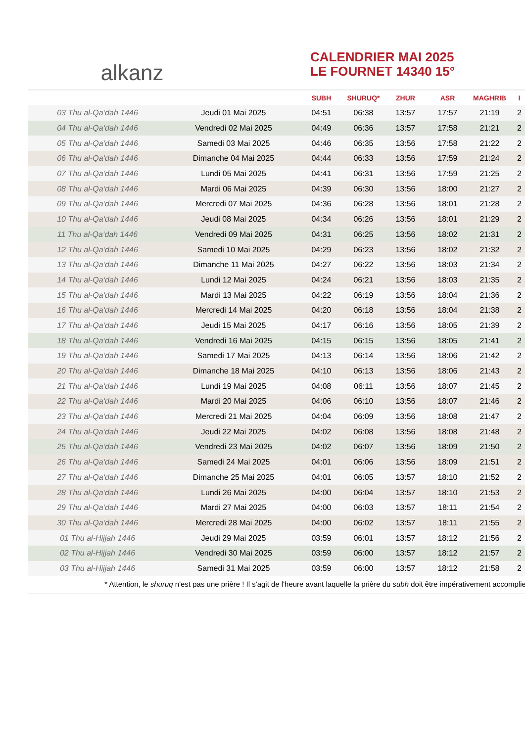alkanz
CALENDRIER MAI 2025
LE FOURNET 14340 15°
| | | SUBH | SHURUQ* | ZHUR | ASR | MAGHRIB | I |
| --- | --- | --- | --- | --- | --- | --- | --- |
| 03 Thu al-Qa‘dah 1446 | Jeudi 01 Mai 2025 | 04:51 | 06:38 | 13:57 | 17:57 | 21:19 | 2 |
| 04 Thu al-Qa‘dah 1446 | Vendredi 02 Mai 2025 | 04:49 | 06:36 | 13:57 | 17:58 | 21:21 | 2 |
| 05 Thu al-Qa‘dah 1446 | Samedi 03 Mai 2025 | 04:46 | 06:35 | 13:56 | 17:58 | 21:22 | 2 |
| 06 Thu al-Qa‘dah 1446 | Dimanche 04 Mai 2025 | 04:44 | 06:33 | 13:56 | 17:59 | 21:24 | 2 |
| 07 Thu al-Qa‘dah 1446 | Lundi 05 Mai 2025 | 04:41 | 06:31 | 13:56 | 17:59 | 21:25 | 2 |
| 08 Thu al-Qa‘dah 1446 | Mardi 06 Mai 2025 | 04:39 | 06:30 | 13:56 | 18:00 | 21:27 | 2 |
| 09 Thu al-Qa‘dah 1446 | Mercredi 07 Mai 2025 | 04:36 | 06:28 | 13:56 | 18:01 | 21:28 | 2 |
| 10 Thu al-Qa‘dah 1446 | Jeudi 08 Mai 2025 | 04:34 | 06:26 | 13:56 | 18:01 | 21:29 | 2 |
| 11 Thu al-Qa‘dah 1446 | Vendredi 09 Mai 2025 | 04:31 | 06:25 | 13:56 | 18:02 | 21:31 | 2 |
| 12 Thu al-Qa‘dah 1446 | Samedi 10 Mai 2025 | 04:29 | 06:23 | 13:56 | 18:02 | 21:32 | 2 |
| 13 Thu al-Qa‘dah 1446 | Dimanche 11 Mai 2025 | 04:27 | 06:22 | 13:56 | 18:03 | 21:34 | 2 |
| 14 Thu al-Qa‘dah 1446 | Lundi 12 Mai 2025 | 04:24 | 06:21 | 13:56 | 18:03 | 21:35 | 2 |
| 15 Thu al-Qa‘dah 1446 | Mardi 13 Mai 2025 | 04:22 | 06:19 | 13:56 | 18:04 | 21:36 | 2 |
| 16 Thu al-Qa‘dah 1446 | Mercredi 14 Mai 2025 | 04:20 | 06:18 | 13:56 | 18:04 | 21:38 | 2 |
| 17 Thu al-Qa‘dah 1446 | Jeudi 15 Mai 2025 | 04:17 | 06:16 | 13:56 | 18:05 | 21:39 | 2 |
| 18 Thu al-Qa‘dah 1446 | Vendredi 16 Mai 2025 | 04:15 | 06:15 | 13:56 | 18:05 | 21:41 | 2 |
| 19 Thu al-Qa‘dah 1446 | Samedi 17 Mai 2025 | 04:13 | 06:14 | 13:56 | 18:06 | 21:42 | 2 |
| 20 Thu al-Qa‘dah 1446 | Dimanche 18 Mai 2025 | 04:10 | 06:13 | 13:56 | 18:06 | 21:43 | 2 |
| 21 Thu al-Qa‘dah 1446 | Lundi 19 Mai 2025 | 04:08 | 06:11 | 13:56 | 18:07 | 21:45 | 2 |
| 22 Thu al-Qa‘dah 1446 | Mardi 20 Mai 2025 | 04:06 | 06:10 | 13:56 | 18:07 | 21:46 | 2 |
| 23 Thu al-Qa‘dah 1446 | Mercredi 21 Mai 2025 | 04:04 | 06:09 | 13:56 | 18:08 | 21:47 | 2 |
| 24 Thu al-Qa‘dah 1446 | Jeudi 22 Mai 2025 | 04:02 | 06:08 | 13:56 | 18:08 | 21:48 | 2 |
| 25 Thu al-Qa‘dah 1446 | Vendredi 23 Mai 2025 | 04:02 | 06:07 | 13:56 | 18:09 | 21:50 | 2 |
| 26 Thu al-Qa‘dah 1446 | Samedi 24 Mai 2025 | 04:01 | 06:06 | 13:56 | 18:09 | 21:51 | 2 |
| 27 Thu al-Qa‘dah 1446 | Dimanche 25 Mai 2025 | 04:01 | 06:05 | 13:57 | 18:10 | 21:52 | 2 |
| 28 Thu al-Qa‘dah 1446 | Lundi 26 Mai 2025 | 04:00 | 06:04 | 13:57 | 18:10 | 21:53 | 2 |
| 29 Thu al-Qa‘dah 1446 | Mardi 27 Mai 2025 | 04:00 | 06:03 | 13:57 | 18:11 | 21:54 | 2 |
| 30 Thu al-Qa‘dah 1446 | Mercredi 28 Mai 2025 | 04:00 | 06:02 | 13:57 | 18:11 | 21:55 | 2 |
| 01 Thu al-Hijjah 1446 | Jeudi 29 Mai 2025 | 03:59 | 06:01 | 13:57 | 18:12 | 21:56 | 2 |
| 02 Thu al-Hijjah 1446 | Vendredi 30 Mai 2025 | 03:59 | 06:00 | 13:57 | 18:12 | 21:57 | 2 |
| 03 Thu al-Hijjah 1446 | Samedi 31 Mai 2025 | 03:59 | 06:00 | 13:57 | 18:12 | 21:58 | 2 |
* Attention, le shuruq n'est pas une prière ! Il s'agit de l'heure avant laquelle la prière du subh doit être impérativement accomplie.